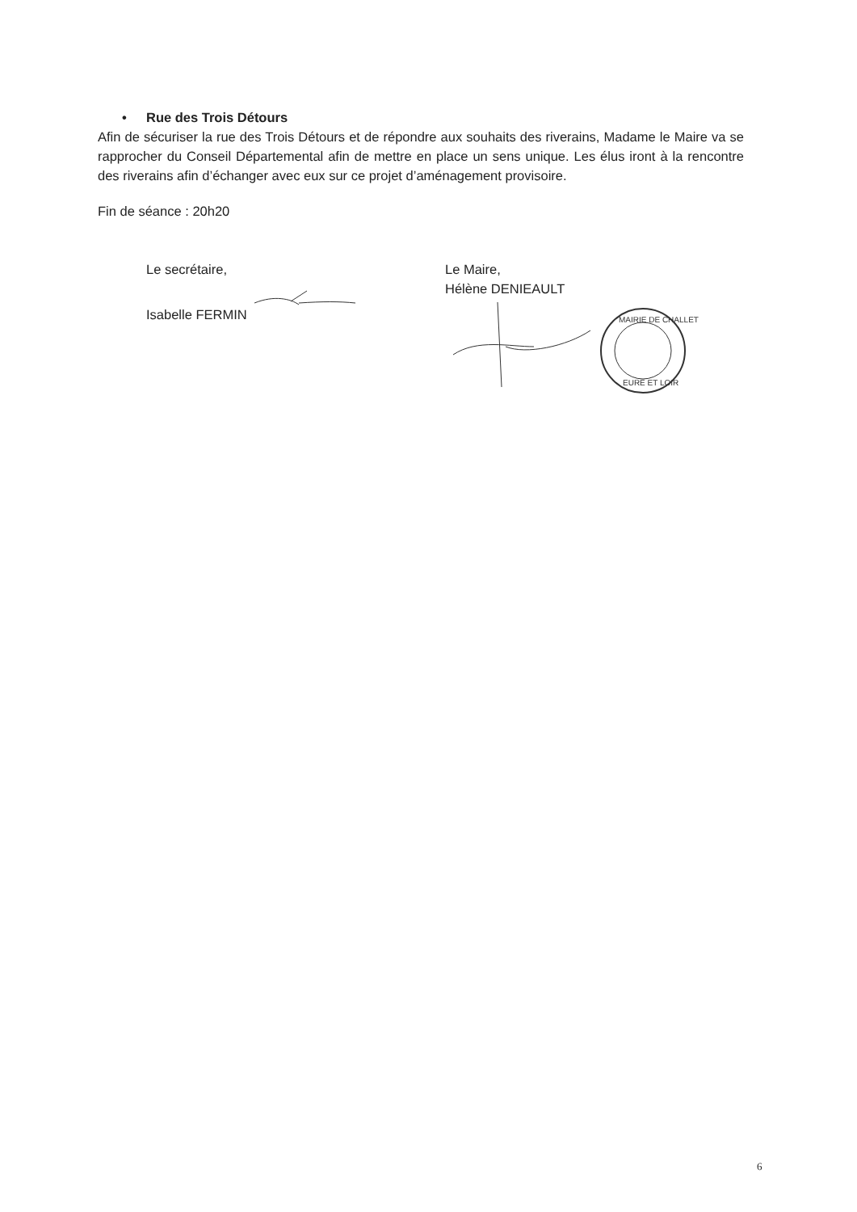• Rue des Trois Détours
Afin de sécuriser la rue des Trois Détours et de répondre aux souhaits des riverains, Madame le Maire va se rapprocher du Conseil Départemental afin de mettre en place un sens unique. Les élus iront à la rencontre des riverains afin d’échanger avec eux sur ce projet d’aménagement provisoire.
Fin de séance : 20h20
Le secrétaire,
Isabelle FERMIN
Le Maire,
Hélène DENIEAULT
MAIRIE DE CHALLET
EURE ET LOIR
6